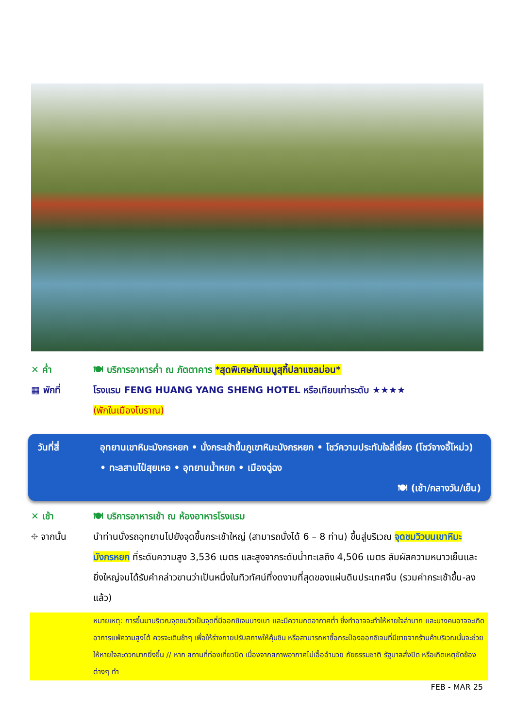✕ ค่ำ 🍽 บริการอาหารค่ำ ณ ภัตตาคาร *สุดพิเศษกับเมนูสุกี้ปลาแซลม่อน*
▦ พักที่ โรงแรม FENG HUANG YANG SHENG HOTEL หรือเทียบเท่าระดับ ★★★★
(พักในเมืองโบราณ)
วันที่สี่ อุทยานเขาหิมะมังกรหยก • นั่งกระเช้าขึ้นภูเขาหิมะมังกรหยก • โชว์ความประทับใจลี่เจี่ยง (โชว์จางอี้โหม่ว) • ทะลสาบไป๋สุยเหอ • อุทยานน้ำหยก • เมืองฉู่ฉง
🍽 (เช้า/กลางวัน/เย็น)
✕ เช้า 🍽 บริการอาหารเช้า ณ ห้องอาหารโรงแรม
⌖ จากนั้น นำท่านนั่งรถอุทยานไปยังจุดขึ้นกระเช้าใหญ่ (สามารถนั่งได้ 6 – 8 ท่าน) ขึ้นสู่บริเวณ จุดชมวิวบนเขาหิมะมังกรหยก ที่ระดับความสูง 3,536 เมตร และสูงจากระดับน้ำทะเลถึง 4,506 เมตร สัมผัสความหนาวเย็นและยิ่งใหญ่จนได้รับคำกล่าวขานว่าเป็นหนึ่งในทิวทัศน์ที่งดงามที่สุดของแผ่นดินประเทศจีน (รวมค่ากระเช้าขึ้น-ลงแล้ว)
หมายเหตุ: การขึ้นมาบริเวณจุดชมวิวเป็นจุดที่มีออกซิเจนบางเบา และมีความกดอากาศต่ำ ซึ่งทำอาจจะทำให้หายใจลำบาก และบางคนอาจจะเกิดอาการแพ้ความสูงได้ ควรจะเดินช้าๆ เพื่อให้ร่างกายปรับสภาพให้คุ้นชิน หรือสามารถหาซื้อกระป๋องออกซิเจนที่มีขายจากร้านค้าบริเวณนั้นจะช่วยให้หายใจสะดวกมากยิ่งขึ้น // หาก สถานที่ท่องเที่ยวปิด เนื่องจากสภาพอากาศไม่เอื้ออำนวย ภัยธรรมชาติ รัฐบาลสั่งปิด หรือเกิดเหตุขัดข้องต่างๆ ทำ
FEB - MAR 25